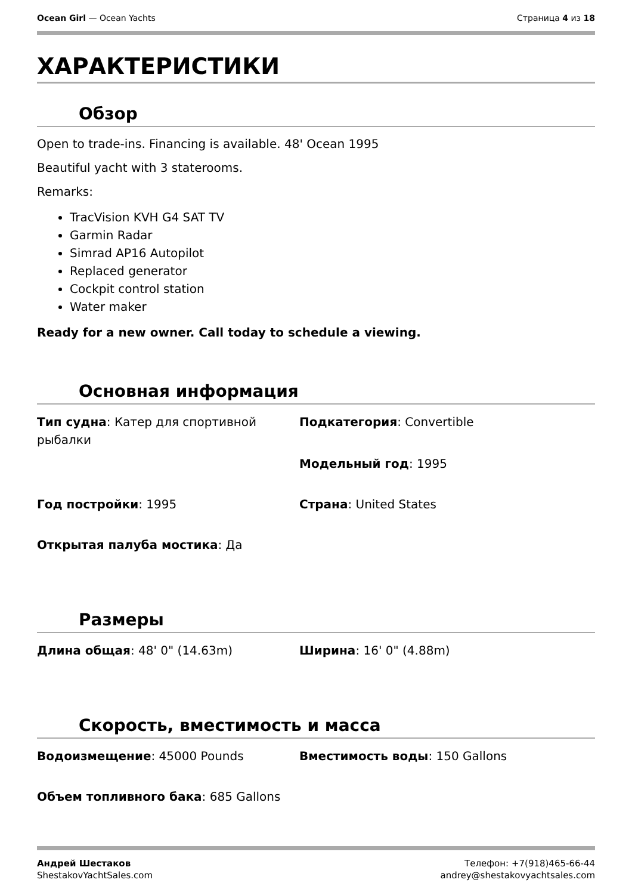Ocean Girl — Ocean Yachts Страница 4 из 18
ХАРАКТЕРИСТИКИ
Обзор
Open to trade-ins. Financing is available. 48' Ocean 1995
Beautiful yacht with 3 staterooms.
Remarks:
TracVision KVH G4 SAT TV
Garmin Radar
Simrad AP16 Autopilot
Replaced generator
Cockpit control station
Water maker
Ready for a new owner. Call today to schedule a viewing.
Основная информация
Тип судна: Катер для спортивной рыбалки
Подкатегория: Convertible
Модельный год: 1995
Год постройки: 1995
Страна: United States
Открытая палуба мостика: Да
Размеры
Длина общая: 48' 0" (14.63m)
Ширина: 16' 0" (4.88m)
Скорость, вместимость и масса
Водоизмещение: 45000 Pounds
Вместимость воды: 150 Gallons
Объем топливного бака: 685 Gallons
Андрей Шестаков
ShestakovYachtSales.com
Телефон: +7(918)465-66-44
andrey@shestakovyachtsales.com